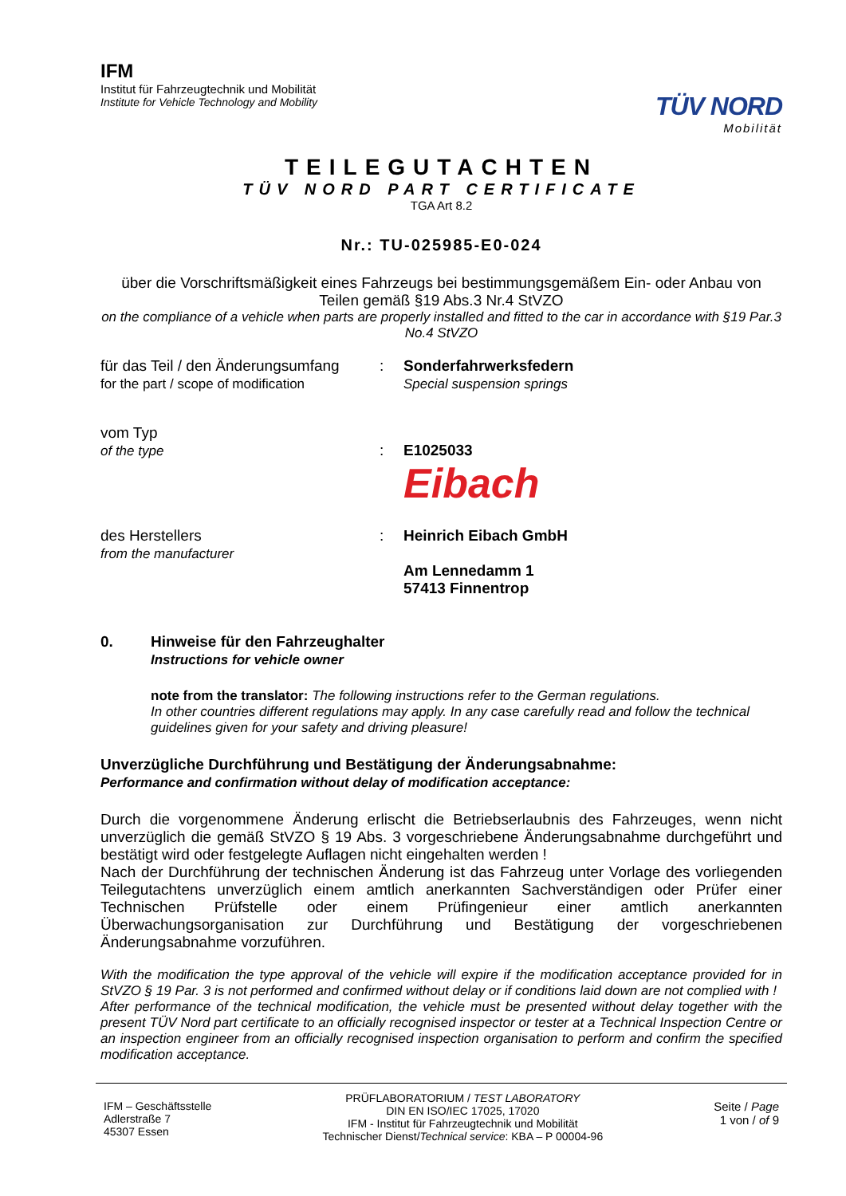IFM
Institut für Fahrzeugtechnik und Mobilität
Institute for Vehicle Technology and Mobility
TÜV NORD
Mobilität
TEILEGUTACHTEN
TÜV NORD PART CERTIFICATE
TGA Art 8.2
Nr.: TU-025985-E0-024
über die Vorschriftsmäßigkeit eines Fahrzeugs bei bestimmungsgemäßem Ein- oder Anbau von Teilen gemäß §19 Abs.3 Nr.4 StVZO
on the compliance of a vehicle when parts are properly installed and fitted to the car in accordance with §19 Par.3 No.4 StVZO
für das Teil / den Änderungsumfang
for the part / scope of modification
: Sonderfahrwerksfedern
Special suspension springs
vom Typ
of the type
:
E1025033
Eibach
des Herstellers
from the manufacturer
: Heinrich Eibach GmbH
Am Lennedamm 1
57413 Finnentrop
0. Hinweise für den Fahrzeughalter
Instructions for vehicle owner
note from the translator: The following instructions refer to the German regulations.
In other countries different regulations may apply. In any case carefully read and follow the technical guidelines given for your safety and driving pleasure!
Unverzügliche Durchführung und Bestätigung der Änderungsabnahme:
Performance and confirmation without delay of modification acceptance:
Durch die vorgenommene Änderung erlischt die Betriebserlaubnis des Fahrzeuges, wenn nicht unverzüglich die gemäß StVZO § 19 Abs. 3 vorgeschriebene Änderungsabnahme durchgeführt und bestätigt wird oder festgelegte Auflagen nicht eingehalten werden !
Nach der Durchführung der technischen Änderung ist das Fahrzeug unter Vorlage des vorliegenden Teilegutachtens unverzüglich einem amtlich anerkannten Sachverständigen oder Prüfer einer Technischen Prüfstelle oder einem Prüfingenieur einer amtlich anerkannten Überwachungsorganisation zur Durchführung und Bestätigung der vorgeschriebenen Änderungsabnahme vorzuführen.
With the modification the type approval of the vehicle will expire if the modification acceptance provided for in StVZO § 19 Par. 3 is not performed and confirmed without delay or if conditions laid down are not complied with !
After performance of the technical modification, the vehicle must be presented without delay together with the present TÜV Nord part certificate to an officially recognised inspector or tester at a Technical Inspection Centre or an inspection engineer from an officially recognised inspection organisation to perform and confirm the specified modification acceptance.
IFM – Geschäftsstelle
Adlerstraße 7
45307 Essen
PRÜFLABORATORIUM / TEST LABORATORY
DIN EN ISO/IEC 17025, 17020
IFM - Institut für Fahrzeugtechnik und Mobilität
Technischer Dienst/Technical service: KBA – P 00004-96
Seite / Page
1 von / of 9